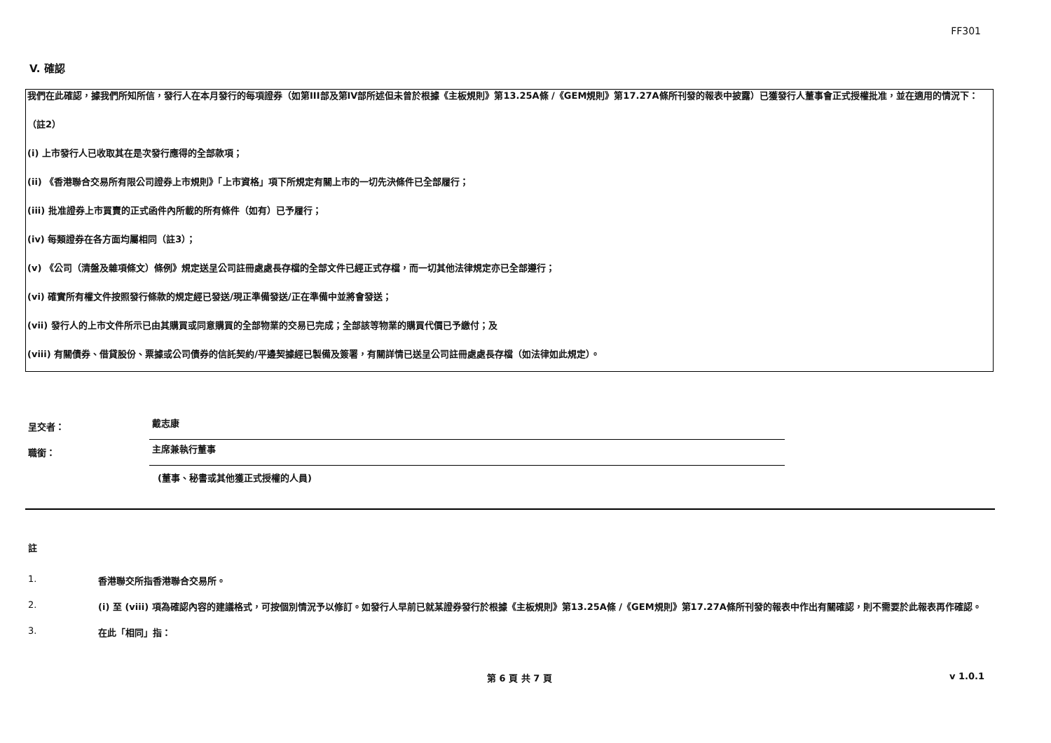FF301
V. 確認
我們在此確認，據我們所知所信，發行人在本月發行的每項證券（如第III部及第IV部所述但未曾於根據《主板規則》第13.25A條 /《GEM規則》第17.27A條所刊發的報表中披露）已獲發行人董事會正式授權批准，並在適用的情況下：
（註2）
(i) 上市發行人已收取其在是次發行應得的全部款項；
(ii) 《香港聯合交易所有限公司證券上市規則》「上市資格」項下所規定有關上市的一切先決條件已全部履行；
(iii) 批准證券上市買賣的正式函件內所載的所有條件（如有）已予履行；
(iv) 每類證券在各方面均屬相同（註3）；
(v) 《公司（清盤及雜項條文）條例》規定送呈公司註冊處處長存檔的全部文件已經正式存檔，而一切其他法律規定亦已全部遵行；
(vi) 確實所有權文件按照發行條款的規定經已發送/現正準備發送/正在準備中並將會發送；
(vii) 發行人的上市文件所示已由其購買或同意購買的全部物業的交易已完成；全部該等物業的購買代價已予繳付；及
(viii) 有關債券、借貸股份、票據或公司債券的信託契約/平邊契據經已製備及簽署，有關詳情已送呈公司註冊處處長存檔（如法律如此規定）。
呈交者：
戴志康
職銜：
主席兼執行董事
(董事、秘書或其他獲正式授權的人員)
註
1. 香港聯交所指香港聯合交易所。
2. (i) 至 (viii) 項為確認內容的建議格式，可按個別情況予以修訂。如發行人早前已就某證券發行於根據《主板規則》第13.25A條 /《GEM規則》第17.27A條所刊發的報表中作出有關確認，則不需要於此報表再作確認。
3. 在此「相同」指：
第 6 頁 共 7 頁 v 1.0.1